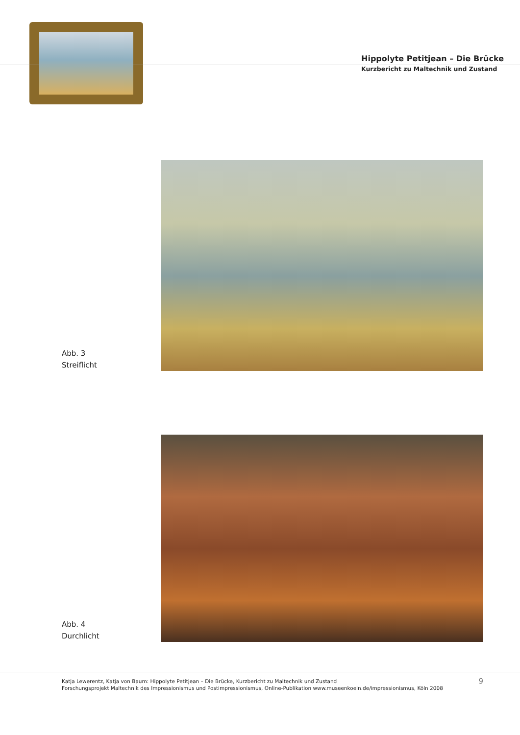Hippolyte Petitjean – Die Brücke
Kurzbericht zu Maltechnik und Zustand
Abb. 3
Streiflicht
Abb. 4
Durchlicht
Katja Lewerentz, Katja von Baum: Hippolyte Petitjean – Die Brücke, Kurzbericht zu Maltechnik und Zustand
Forschungsprojekt Maltechnik des Impressionismus und Postimpressionismus, Online-Publikation www.museenkoeln.de/impressionismus, Köln 2008
9